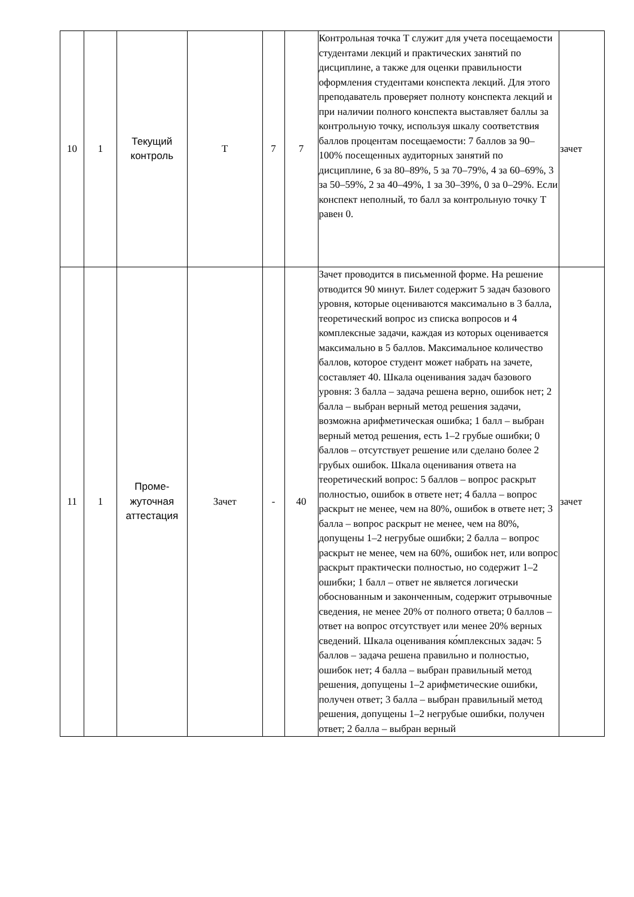| 10 | 1 | Текущий контроль | Т | 7 | 7 | Контрольная точка Т служит для учета посещаемости студентами лекций и практических занятий по дисциплине, а также для оценки правильности оформления студентами конспекта лекций. Для этого преподаватель проверяет полноту конспекта лекций и при наличии полного конспекта выставляет баллы за контрольную точку, используя шкалу соответствия баллов процентам посещаемости: 7 баллов за 90–100% посещенных аудиторных занятий по дисциплине, 6 за 80–89%, 5 за 70–79%, 4 за 60–69%, 3 за 50–59%, 2 за 40–49%, 1 за 30–39%, 0 за 0–29%. Если конспект неполный, то балл за контрольную точку Т равен 0. | зачет |
| 11 | 1 | Проме-жуточная аттестация | Зачет | - | 40 | Зачет проводится в письменной форме. На решение отводится 90 минут. Билет содержит 5 задач базового уровня, которые оцениваются максимально в 3 балла, теоретический вопрос из списка вопросов и 4 комплексные задачи, каждая из которых оценивается максимально в 5 баллов. Максимальное количество баллов, которое студент может набрать на зачете, составляет 40. Шкала оценивания задач базового уровня: 3 балла – задача решена верно, ошибок нет; 2 балла – выбран верный метод решения задачи, возможна арифметическая ошибка; 1 балл – выбран верный метод решения, есть 1–2 грубые ошибки; 0 баллов – отсутствует решение или сделано более 2 грубых ошибок. Шкала оценивания ответа на теоретический вопрос: 5 баллов – вопрос раскрыт полностью, ошибок в ответе нет; 4 балла – вопрос раскрыт не менее, чем на 80%, ошибок в ответе нет; 3 балла – вопрос раскрыт не менее, чем на 80%, допущены 1–2 негрубые ошибки; 2 балла – вопрос раскрыт не менее, чем на 60%, ошибок нет, или вопрос раскрыт практически полностью, но содержит 1–2 ошибки; 1 балл – ответ не является логически обоснованным и законченным, содержит отрывочные сведения, не менее 20% от полного ответа; 0 баллов – ответ на вопрос отсутствует или менее 20% верных сведений. Шкала оценивания ко́мплексных задач: 5 баллов – задача решена правильно и полностью, ошибок нет; 4 балла – выбран правильный метод решения, допущены 1–2 арифметические ошибки, получен ответ; 3 балла – выбран правильный метод решения, допущены 1–2 негрубые ошибки, получен ответ; 2 балла – выбран верный | зачет |